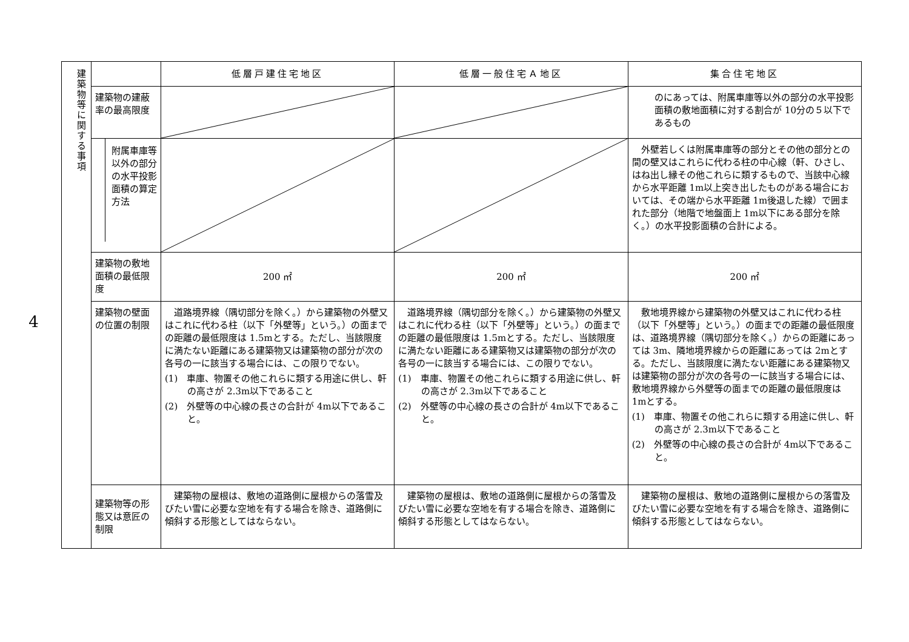4
| 建築物等に関する事項 | | 低層戸建住宅地区 | 低層一般住宅Ａ地区 | 集合住宅地区 |
| | 建築物の建蔽率の最高限度 | | | のにあっては、附属車庫等以外の部分の水平投影面積の敷地面積に対する割合が 10分の５以下であるもの |
| | 附属車庫等以外の部分の水平投影面積の算定方法 | | | 外壁若しくは附属車庫等の部分とその他の部分との間の壁又はこれらに代わる柱の中心線（軒、ひさし、はね出し縁その他これらに類するもので、当該中心線から水平距離 1m以上突き出したものがある場合においては、その端から水平距離 1m後退した線）で囲まれた部分（地階で地盤面上 1m以下にある部分を除く。）の水平投影面積の合計による。 |
| | 建築物の敷地面積の最低限度 | 200 ㎡ | 200 ㎡ | 200 ㎡ |
| | 建築物の壁面の位置の制限 | 道路境界線（隅切部分を除く。）から建築物の外壁又はこれに代わる柱（以下「外壁等」という。）の面までの距離の最低限度は 1.5mとする。ただし、当該限度に満たない距離にある建築物又は建築物の部分が次の各号の一に該当する場合には、この限りでない。 (1) 車庫、物置その他これらに類する用途に供し、軒の高さが 2.3m以下であること (2) 外壁等の中心線の長さの合計が 4m以下であること。 | 道路境界線（隅切部分を除く。）から建築物の外壁又はこれに代わる柱（以下「外壁等」という。）の面までの距離の最低限度は 1.5mとする。ただし、当該限度に満たない距離にある建築物又は建築物の部分が次の各号の一に該当する場合には、この限りでない。 (1) 車庫、物置その他これらに類する用途に供し、軒の高さが 2.3m以下であること (2) 外壁等の中心線の長さの合計が 4m以下であること。 | 敷地境界線から建築物の外壁又はこれに代わる柱（以下「外壁等」という。）の面までの距離の最低限度は、道路境界線（隅切部分を除く。）からの距離にあっては 3m、隣地境界線からの距離にあっては 2mとする。ただし、当該限度に満たない距離にある建築物又は建築物の部分が次の各号の一に該当する場合には、敷地境界線から外壁等の面までの距離の最低限度は 1mとする。 (1) 車庫、物置その他これらに類する用途に供し、軒の高さが 2.3m以下であること (2) 外壁等の中心線の長さの合計が 4m以下であること。 |
| | 建築物等の形態又は意匠の制限 | 建築物の屋根は、敷地の道路側に屋根からの落雪及びたい雪に必要な空地を有する場合を除き、道路側に傾斜する形態としてはならない。 | 建築物の屋根は、敷地の道路側に屋根からの落雪及びたい雪に必要な空地を有する場合を除き、道路側に傾斜する形態としてはならない。 | 建築物の屋根は、敷地の道路側に屋根からの落雪及びたい雪に必要な空地を有する場合を除き、道路側に傾斜する形態としてはならない。 |